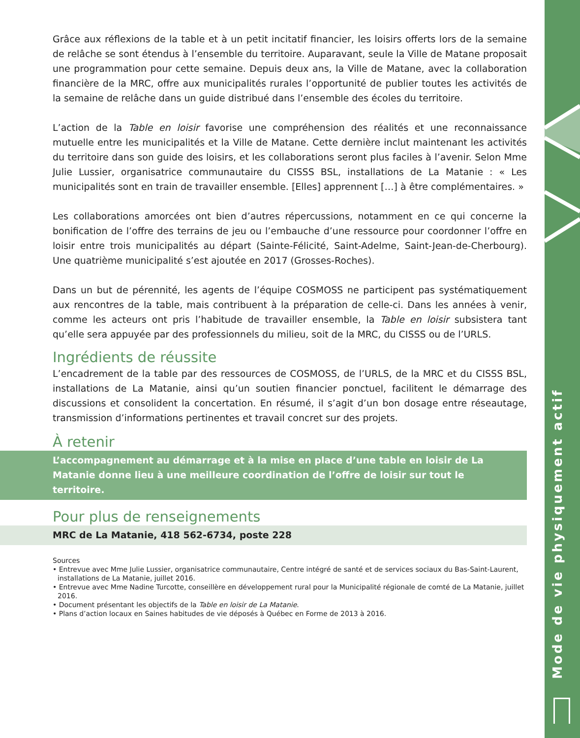Mode de vie physiquement actif
Grâce aux réflexions de la table et à un petit incitatif financier, les loisirs offerts lors de la semaine de relâche se sont étendus à l’ensemble du territoire. Auparavant, seule la Ville de Matane proposait une programmation pour cette semaine. Depuis deux ans, la Ville de Matane, avec la collaboration financière de la MRC, offre aux municipalités rurales l’opportunité de publier toutes les activités de la semaine de relâche dans un guide distribué dans l’ensemble des écoles du territoire.
L’action de la Table en loisir favorise une compréhension des réalités et une reconnaissance mutuelle entre les municipalités et la Ville de Matane. Cette dernière inclut maintenant les activités du territoire dans son guide des loisirs, et les collaborations seront plus faciles à l’avenir. Selon Mme Julie Lussier, organisatrice communautaire du CISSS BSL, installations de La Matanie : « Les municipalités sont en train de travailler ensemble. [Elles] apprennent […] à être complémentaires. »
Les collaborations amorcées ont bien d’autres répercussions, notamment en ce qui concerne la bonification de l’offre des terrains de jeu ou l’embauche d’une ressource pour coordonner l’offre en loisir entre trois municipalités au départ (Sainte-Félicité, Saint-Adelme, Saint-Jean-de-Cherbourg). Une quatrième municipalité s’est ajoutée en 2017 (Grosses-Roches).
Dans un but de pérennité, les agents de l’équipe COSMOSS ne participent pas systématiquement aux rencontres de la table, mais contribuent à la préparation de celle-ci. Dans les années à venir, comme les acteurs ont pris l’habitude de travailler ensemble, la Table en loisir subsistera tant qu’elle sera appuyée par des professionnels du milieu, soit de la MRC, du CISSS ou de l’URLS.
Ingrédients de réussite
L’encadrement de la table par des ressources de COSMOSS, de l’URLS, de la MRC et du CISSS BSL, installations de La Matanie, ainsi qu’un soutien financier ponctuel, facilitent le démarrage des discussions et consolident la concertation. En résumé, il s’agit d’un bon dosage entre réseautage, transmission d’informations pertinentes et travail concret sur des projets.
À retenir
L’accompagnement au démarrage et à la mise en place d’une table en loisir de La Matanie donne lieu à une meilleure coordination de l’offre de loisir sur tout le territoire.
Pour plus de renseignements
MRC de La Matanie, 418 562-6734, poste 228
Sources
• Entrevue avec Mme Julie Lussier, organisatrice communautaire, Centre intégré de santé et de services sociaux du Bas-Saint-Laurent, installations de La Matanie, juillet 2016.
• Entrevue avec Mme Nadine Turcotte, conseillère en développement rural pour la Municipalité régionale de comté de La Matanie, juillet 2016.
• Document présentant les objectifs de la Table en loisir de La Matanie.
• Plans d’action locaux en Saines habitudes de vie déposés à Québec en Forme de 2013 à 2016.